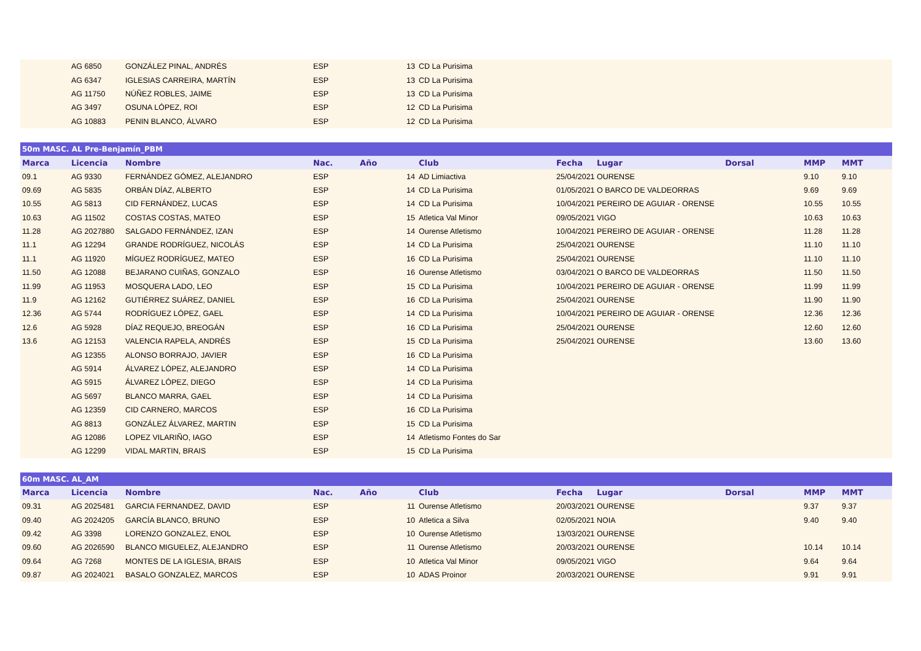| | AG 6850 | GONZÁLEZ PINAL, ANDRÉS | ESP | 13 | CD La Purisima | | | | | |
| | AG 6347 | IGLESIAS CARREIRA, MARTÍN | ESP | 13 | CD La Purisima | | | | | |
| | AG 11750 | NÚÑEZ ROBLES, JAIME | ESP | 13 | CD La Purisima | | | | | |
| | AG 3497 | OSUNA LÓPEZ, ROI | ESP | 12 | CD La Purisima | | | | | |
| | AG 10883 | PENIN BLANCO, ÁLVARO | ESP | 12 | CD La Purisima | | | | | |
| 50m MASC. AL Pre-Benjamín_PBM | | | | | | | | | | |
| Marca | Licencia | Nombre | Nac. | Año | Club | Fecha | Lugar | Dorsal | MMP | MMT |
| 09.1 | AG 9330 | FERNÁNDEZ GÓMEZ, ALEJANDRO | ESP | 14 | AD Limiactiva | 25/04/2021 | OURENSE | | 9.10 | 9.10 |
| 09.69 | AG 5835 | ORBÁN DÍAZ, ALBERTO | ESP | 14 | CD La Purisima | 01/05/2021 | O BARCO DE VALDEORRAS | | 9.69 | 9.69 |
| 10.55 | AG 5813 | CID FERNÁNDEZ, LUCAS | ESP | 14 | CD La Purisima | 10/04/2021 | PEREIRO DE AGUIAR - ORENSE | | 10.55 | 10.55 |
| 10.63 | AG 11502 | COSTAS COSTAS, MATEO | ESP | 15 | Atletica Val Minor | 09/05/2021 | VIGO | | 10.63 | 10.63 |
| 11.28 | AG 2027880 | SALGADO FERNÁNDEZ, IZAN | ESP | 14 | Ourense Atletismo | 10/04/2021 | PEREIRO DE AGUIAR - ORENSE | | 11.28 | 11.28 |
| 11.1 | AG 12294 | GRANDE RODRÍGUEZ, NICOLÁS | ESP | 14 | CD La Purisima | 25/04/2021 | OURENSE | | 11.10 | 11.10 |
| 11.1 | AG 11920 | MÍGUEZ RODRÍGUEZ, MATEO | ESP | 16 | CD La Purisima | 25/04/2021 | OURENSE | | 11.10 | 11.10 |
| 11.50 | AG 12088 | BEJARANO CUIÑAS, GONZALO | ESP | 16 | Ourense Atletismo | 03/04/2021 | O BARCO DE VALDEORRAS | | 11.50 | 11.50 |
| 11.99 | AG 11953 | MOSQUERA LADO, LEO | ESP | 15 | CD La Purisima | 10/04/2021 | PEREIRO DE AGUIAR - ORENSE | | 11.99 | 11.99 |
| 11.9 | AG 12162 | GUTIÉRREZ SUÁREZ, DANIEL | ESP | 16 | CD La Purisima | 25/04/2021 | OURENSE | | 11.90 | 11.90 |
| 12.36 | AG 5744 | RODRÍGUEZ LÓPEZ, GAEL | ESP | 14 | CD La Purisima | 10/04/2021 | PEREIRO DE AGUIAR - ORENSE | | 12.36 | 12.36 |
| 12.6 | AG 5928 | DÍAZ REQUEJO, BREOGÁN | ESP | 16 | CD La Purisima | 25/04/2021 | OURENSE | | 12.60 | 12.60 |
| 13.6 | AG 12153 | VALENCIA RAPELA, ANDRÉS | ESP | 15 | CD La Purisima | 25/04/2021 | OURENSE | | 13.60 | 13.60 |
| | AG 12355 | ALONSO BORRAJO, JAVIER | ESP | 16 | CD La Purisima | | | | | |
| | AG 5914 | ÁLVAREZ LÓPEZ, ALEJANDRO | ESP | 14 | CD La Purisima | | | | | |
| | AG 5915 | ÁLVAREZ LÓPEZ, DIEGO | ESP | 14 | CD La Purisima | | | | | |
| | AG 5697 | BLANCO MARRA, GAEL | ESP | 14 | CD La Purisima | | | | | |
| | AG 12359 | CID CARNERO, MARCOS | ESP | 16 | CD La Purisima | | | | | |
| | AG 8813 | GONZÁLEZ ÁLVAREZ, MARTIN | ESP | 15 | CD La Purisima | | | | | |
| | AG 12086 | LOPEZ VILARIÑO, IAGO | ESP | 14 | Atletismo Fontes do Sar | | | | | |
| | AG 12299 | VIDAL MARTIN, BRAIS | ESP | 15 | CD La Purisima | | | | | |
| 60m MASC. AL_AM | | | | | | | | | | |
| Marca | Licencia | Nombre | Nac. | Año | Club | Fecha | Lugar | Dorsal | MMP | MMT |
| 09.31 | AG 2025481 | GARCIA FERNANDEZ, DAVID | ESP | 11 | Ourense Atletismo | 20/03/2021 | OURENSE | | 9.37 | 9.37 |
| 09.40 | AG 2024205 | GARCÍA BLANCO, BRUNO | ESP | 10 | Atletica a Silva | 02/05/2021 | NOIA | | 9.40 | 9.40 |
| 09.42 | AG 3398 | LORENZO GONZALEZ, ENOL | ESP | 10 | Ourense Atletismo | 13/03/2021 | OURENSE | | | |
| 09.60 | AG 2026590 | BLANCO MIGUELEZ, ALEJANDRO | ESP | 11 | Ourense Atletismo | 20/03/2021 | OURENSE | | 10.14 | 10.14 |
| 09.64 | AG 7268 | MONTES DE LA IGLESIA, BRAIS | ESP | 10 | Atletica Val Minor | 09/05/2021 | VIGO | | 9.64 | 9.64 |
| 09.87 | AG 2024021 | BASALO GONZALEZ, MARCOS | ESP | 10 | ADAS Proinor | 20/03/2021 | OURENSE | | 9.91 | 9.91 |